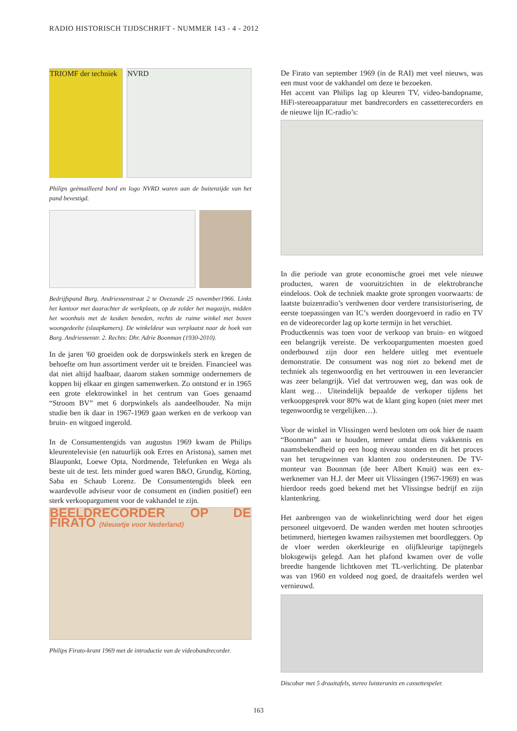RADIO HISTORISCH TIJDSCHRIFT - NUMMER 143 - 4 - 2012
TRIOMF der techniek
NVRD
Philips geëmailleerd bord en logo NVRD waren aan de buitenzijde van het pand bevestigd.
Bedrijfspand Burg. Andriessenstraat 2 te Ovezande 25 november1966. Links het kantoor met daarachter de werkplaats, op de zolder het magazijn, midden het woonhuis met de keuken beneden, rechts de ruime winkel met boven woongedeelte (slaapkamers). De winkeldeur was verplaatst naar de hoek van Burg. Andriessenstr. 2. Rechts: Dhr. Adrie Boonman (1930-2010).
In de jaren '60 groeiden ook de dorpswinkels sterk en kregen de behoefte om hun assortiment verder uit te breiden. Financieel was dat niet altijd haalbaar, daarom staken sommige ondernemers de koppen bij elkaar en gingen samenwerken. Zo ontstond er in 1965 een grote elektrowinkel in het centrum van Goes genaamd “Stroom BV” met 6 dorpwinkels als aandeelhouder. Na mijn studie ben ik daar in 1967-1969 gaan werken en de verkoop van bruin- en witgoed ingerold.
In de Consumentengids van augustus 1969 kwam de Philips kleurentelevisie (en natuurlijk ook Erres en Aristona), samen met Blaupunkt, Loewe Opta, Nordmende, Telefunken en Wega als beste uit de test. Iets minder goed waren B&O, Grundig, Körting, Saba en Schaub Lorenz. De Consumentengids bleek een waardevolle adviseur voor de consument en (indien positief) een sterk verkoopargument voor de vakhandel te zijn.
BEELDRECORDER OP DE FIRATO (Nieuwtje voor Nederland)
Philips Firato-krant 1969 met de introductie van de videobandrecorder.
De Firato van september 1969 (in de RAI) met veel nieuws, was een must voor de vakhandel om deze te bezoeken.
Het accent van Philips lag op kleuren TV, video-bandopname, HiFi-stereoapparatuur met bandrecorders en cassetterecorders en de nieuwe lijn IC-radio’s:
In die periode van grote economische groei met vele nieuwe producten, waren de vooruitzichten in de elektrobranche eindeloos. Ook de techniek maakte grote sprongen voorwaarts: de laatste buizenradio’s verdwenen door verdere transistorisering, de eerste toepassingen van IC’s werden doorgevoerd in radio en TV en de videorecorder lag op korte termijn in het verschiet.
Productkennis was toen voor de verkoop van bruin- en witgoed een belangrijk vereiste. De verkoopargumenten moesten goed onderbouwd zijn door een heldere uitleg met eventuele demonstratie. De consument was nog niet zo bekend met de techniek als tegenwoordig en het vertrouwen in een leverancier was zeer belangrijk. Viel dat vertrouwen weg, dan was ook de klant weg… Uiteindelijk bepaalde de verkoper tijdens het verkoopgesprek voor 80% wat de klant ging kopen (niet meer met tegenwoordig te vergelijken…).
Voor de winkel in Vlissingen werd besloten om ook hier de naam “Boonman” aan te houden, temeer omdat diens vakkennis en naamsbekendheid op een hoog niveau stonden en dit het proces van het terugwinnen van klanten zou ondersteunen. De TV-monteur van Boonman (de heer Albert Knuit) was een ex-werknemer van H.J. der Meer uit Vlissingen (1967-1969) en was hierdoor reeds goed bekend met het Vlissingse bedrijf en zijn klantenkring.
Het aanbrengen van de winkelinrichting werd door het eigen personeel uitgevoerd. De wanden werden met houten schrootjes betimmerd, hiertegen kwamen railsystemen met boordleggers. Op de vloer werden okerkleurige en olijfkleurige tapijttegels bloksgewijs gelegd. Aan het plafond kwamen over de volle breedte hangende lichtkoven met TL-verlichting. De platenbar was van 1960 en voldeed nog goed, de draaitafels werden wel vernieuwd.
Discobar met 5 draaitafels, stereo luisterunits en cassettespeler.
163